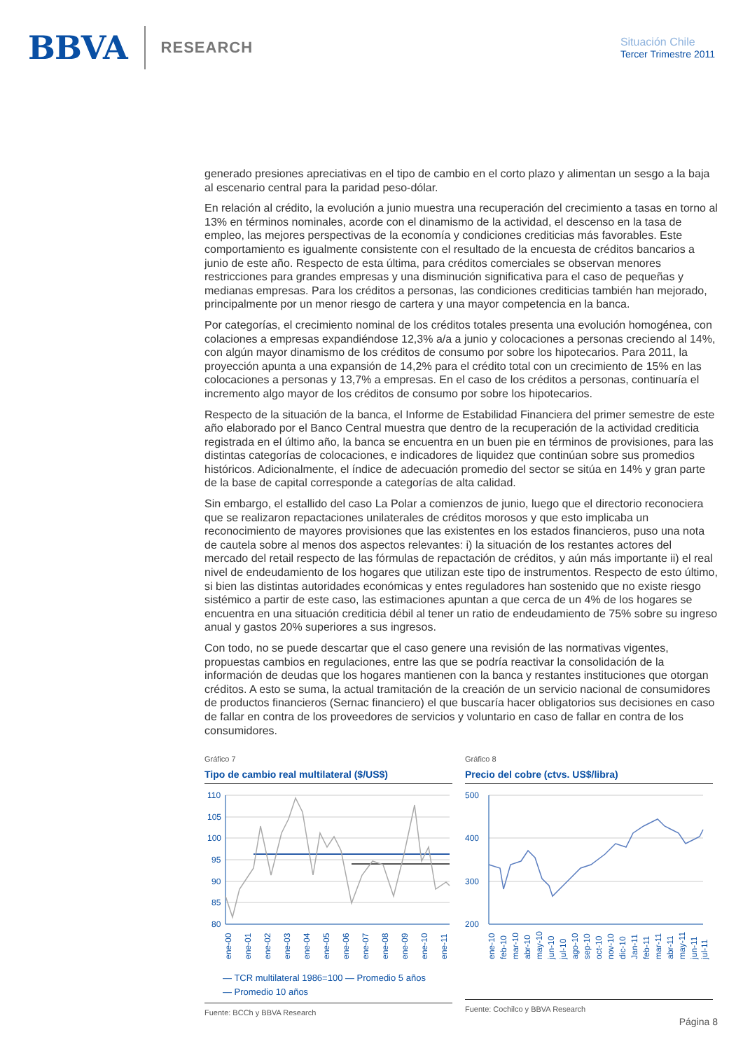BBVA
RESEARCH
Situación Chile
Tercer Trimestre 2011
generado presiones apreciativas en el tipo de cambio en el corto plazo y alimentan un sesgo a la baja al escenario central para la paridad peso-dólar.
En relación al crédito, la evolución a junio muestra una recuperación del crecimiento a tasas en torno al 13% en términos nominales, acorde con el dinamismo de la actividad, el descenso en la tasa de empleo, las mejores perspectivas de la economía y condiciones crediticias más favorables. Este comportamiento es igualmente consistente con el resultado de la encuesta de créditos bancarios a junio de este año. Respecto de esta última, para créditos comerciales se observan menores restricciones para grandes empresas y una disminución significativa para el caso de pequeñas y medianas empresas. Para los créditos a personas, las condiciones crediticias también han mejorado, principalmente por un menor riesgo de cartera y una mayor competencia en la banca.
Por categorías, el crecimiento nominal de los créditos totales presenta una evolución homogénea, con colaciones a empresas expandiéndose 12,3% a/a a junio y colocaciones a personas creciendo al 14%, con algún mayor dinamismo de los créditos de consumo por sobre los hipotecarios. Para 2011, la proyección apunta a una expansión de 14,2% para el crédito total con un crecimiento de 15% en las colocaciones a personas y 13,7% a empresas. En el caso de los créditos a personas, continuaría el incremento algo mayor de los créditos de consumo por sobre los hipotecarios.
Respecto de la situación de la banca, el Informe de Estabilidad Financiera del primer semestre de este año elaborado por el Banco Central muestra que dentro de la recuperación de la actividad crediticia registrada en el último año, la banca se encuentra en un buen pie en términos de provisiones, para las distintas categorías de colocaciones, e indicadores de liquidez que continúan sobre sus promedios históricos. Adicionalmente, el índice de adecuación promedio del sector se sitúa en 14% y gran parte de la base de capital corresponde a categorías de alta calidad.
Sin embargo, el estallido del caso La Polar a comienzos de junio, luego que el directorio reconociera que se realizaron repactaciones unilaterales de créditos morosos y que esto implicaba un reconocimiento de mayores provisiones que las existentes en los estados financieros, puso una nota de cautela sobre al menos dos aspectos relevantes: i) la situación de los restantes actores del mercado del retail respecto de las fórmulas de repactación de créditos, y aún más importante ii) el real nivel de endeudamiento de los hogares que utilizan este tipo de instrumentos. Respecto de esto último, si bien las distintas autoridades económicas y entes reguladores han sostenido que no existe riesgo sistémico a partir de este caso, las estimaciones apuntan a que cerca de un 4% de los hogares se encuentra en una situación crediticia débil al tener un ratio de endeudamiento de 75% sobre su ingreso anual y gastos 20% superiores a sus ingresos.
Con todo, no se puede descartar que el caso genere una revisión de las normativas vigentes, propuestas cambios en regulaciones, entre las que se podría reactivar la consolidación de la información de deudas que los hogares mantienen con la banca y restantes instituciones que otorgan créditos. A esto se suma, la actual tramitación de la creación de un servicio nacional de consumidores de productos financieros (Sernac financiero) el que buscaría hacer obligatorios sus decisiones en caso de fallar en contra de los proveedores de servicios y voluntario en caso de fallar en contra de los consumidores.
Gráfico 7
Tipo de cambio real multilateral ($/US$)
110
105
100
95
90
85
80
ene-00
ene-01
ene-02
ene-03
ene-04
ene-05
ene-06
ene-07
ene-08
ene-09
ene-10
ene-11
— TCR multilateral 1986=100 — Promedio 5 años
— Promedio 10 años
Fuente: BCCh y BBVA Research
Gráfico 8
Precio del cobre (ctvs. US$/libra)
500
400
300
200
ene-10
feb-10
mar-10
abr-10
may-10
jun-10
jul-10
ago-10
sep-10
oct-10
nov-10
dic-10
Jan-11
feb-11
mar-11
abr-11
may-11
jun-11
jul-11
Fuente: Cochilco y BBVA Research
Página 8